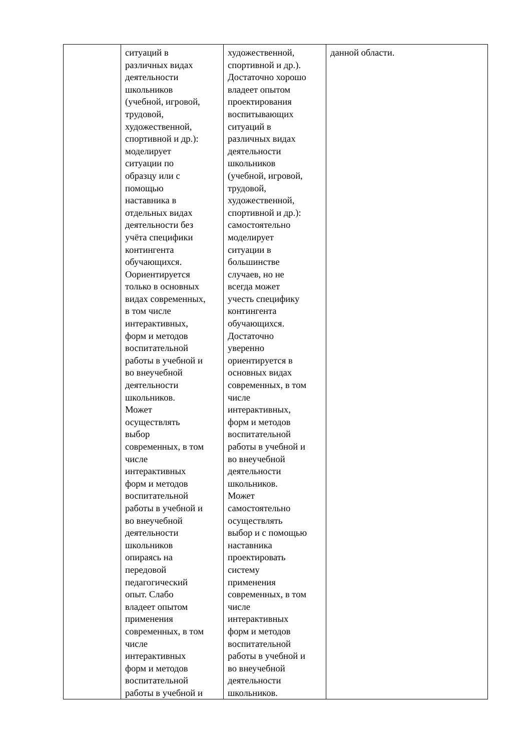| | ситуаций в различных видах деятельности школьников (учебной, игровой, трудовой, художественной, спортивной и др.): моделирует ситуации по образцу или с помощью наставника в отдельных видах деятельности без учёта специфики контингента обучающихся. Оориентируется только в основных видах современных, в том числе интерактивных, форм и методов воспитательной работы в учебной и во внеучебной деятельности школьников. Может осуществлять выбор современных, в том числе интерактивных форм и методов воспитательной работы в учебной и во внеучебной деятельности школьников опираясь на передовой педагогический опыт. Слабо владеет опытом применения современных, в том числе интерактивных форм и методов воспитательной работы в учебной и | художественной, спортивной и др.). Достаточно хорошо владеет опытом проектирования воспитывающих ситуаций в различных видах деятельности школьников (учебной, игровой, трудовой, художественной, спортивной и др.): самостоятельно моделирует ситуации в большинстве случаев, но не всегда может учесть специфику контингента обучающихся. Достаточно уверенно ориентируется в основных видах современных, в том числе интерактивных, форм и методов воспитательной работы в учебной и во внеучебной деятельности школьников. Может самостоятельно осуществлять выбор и с помощью наставника проектировать систему применения современных, в том числе интерактивных форм и методов воспитательной работы в учебной и во внеучебной деятельности школьников. | данной области. |